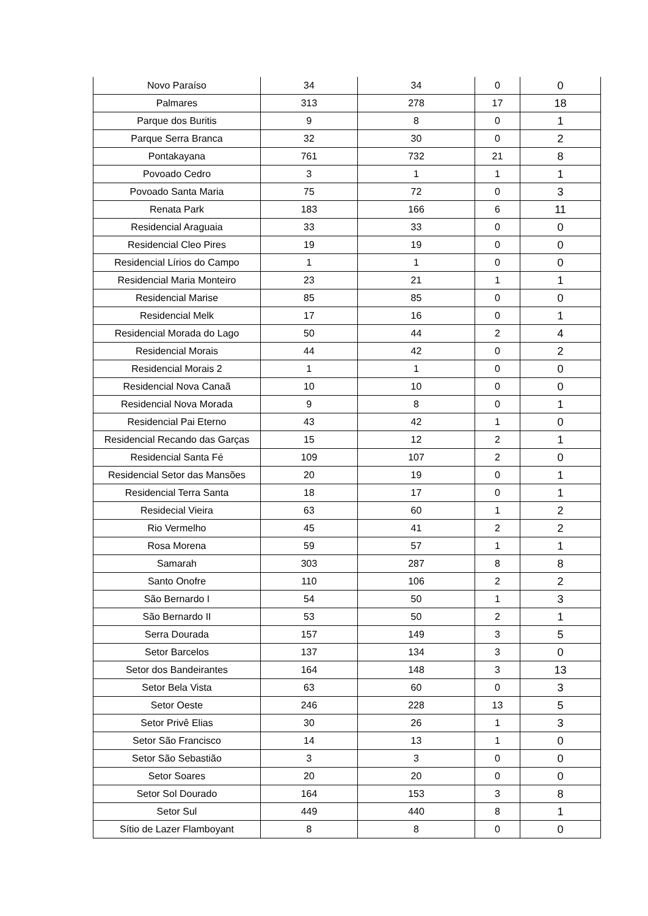| Novo Paraíso | 34 | 34 | 0 | 0 |
| Palmares | 313 | 278 | 17 | 18 |
| Parque dos Buritis | 9 | 8 | 0 | 1 |
| Parque Serra Branca | 32 | 30 | 0 | 2 |
| Pontakayana | 761 | 732 | 21 | 8 |
| Povoado Cedro | 3 | 1 | 1 | 1 |
| Povoado Santa Maria | 75 | 72 | 0 | 3 |
| Renata Park | 183 | 166 | 6 | 11 |
| Residencial Araguaia | 33 | 33 | 0 | 0 |
| Residencial Cleo Pires | 19 | 19 | 0 | 0 |
| Residencial Lírios do Campo | 1 | 1 | 0 | 0 |
| Residencial Maria Monteiro | 23 | 21 | 1 | 1 |
| Residencial Marise | 85 | 85 | 0 | 0 |
| Residencial Melk | 17 | 16 | 0 | 1 |
| Residencial Morada do Lago | 50 | 44 | 2 | 4 |
| Residencial Morais | 44 | 42 | 0 | 2 |
| Residencial Morais 2 | 1 | 1 | 0 | 0 |
| Residencial Nova Canaã | 10 | 10 | 0 | 0 |
| Residencial Nova Morada | 9 | 8 | 0 | 1 |
| Residencial Pai Eterno | 43 | 42 | 1 | 0 |
| Residencial Recando das Garças | 15 | 12 | 2 | 1 |
| Residencial Santa Fé | 109 | 107 | 2 | 0 |
| Residencial Setor das Mansões | 20 | 19 | 0 | 1 |
| Residencial Terra Santa | 18 | 17 | 0 | 1 |
| Residecial Vieira | 63 | 60 | 1 | 2 |
| Rio Vermelho | 45 | 41 | 2 | 2 |
| Rosa Morena | 59 | 57 | 1 | 1 |
| Samarah | 303 | 287 | 8 | 8 |
| Santo Onofre | 110 | 106 | 2 | 2 |
| São Bernardo I | 54 | 50 | 1 | 3 |
| São Bernardo II | 53 | 50 | 2 | 1 |
| Serra Dourada | 157 | 149 | 3 | 5 |
| Setor Barcelos | 137 | 134 | 3 | 0 |
| Setor dos Bandeirantes | 164 | 148 | 3 | 13 |
| Setor Bela Vista | 63 | 60 | 0 | 3 |
| Setor Oeste | 246 | 228 | 13 | 5 |
| Setor Privê Elias | 30 | 26 | 1 | 3 |
| Setor São Francisco | 14 | 13 | 1 | 0 |
| Setor São Sebastião | 3 | 3 | 0 | 0 |
| Setor Soares | 20 | 20 | 0 | 0 |
| Setor Sol Dourado | 164 | 153 | 3 | 8 |
| Setor Sul | 449 | 440 | 8 | 1 |
| Sítio de Lazer Flamboyant | 8 | 8 | 0 | 0 |